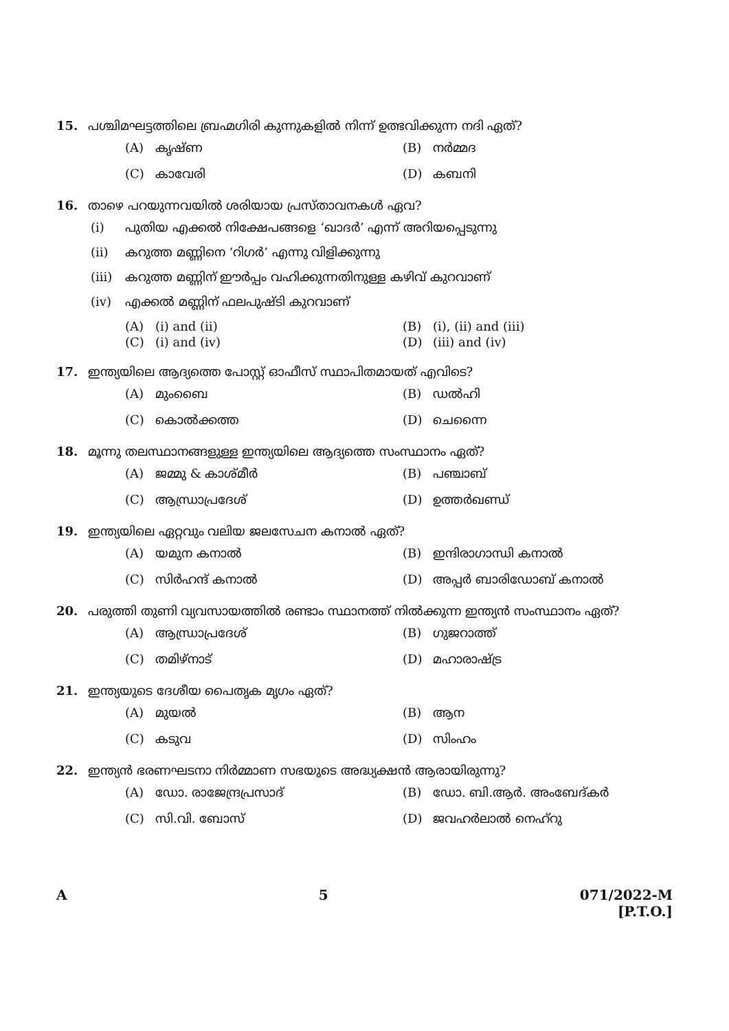15. പശ്ചിമഘട്ടത്തിലെ ബ്രഹ്മഗിരി കുന്നുകളിൽ നിന്ന് ഉത്ഭവിക്കുന്ന നദി ഏത്?
(A) കൃഷ്ണ (B) നർമ്മദ (C) കാവേരി (D) കബനി
16. താഴെ പറയുന്നവയിൽ ശരിയായ പ്രസ്താവനകൾ ഏവ?
(i) പുതിയ എക്കൽ നിക്ഷേപങ്ങളെ ‘ഖാദർ’ എന്ന് അറിയപ്പെടുന്നു
(ii) കറുത്ത മണ്ണിനെ ‘റിഗർ’ എന്നു വിളിക്കുന്നു
(iii) കറുത്ത മണ്ണിന് ഈർപ്പം വഹിക്കുന്നതിനുള്ള കഴിവ് കുറവാണ്
(iv) എക്കൽ മണ്ണിന് ഫലപുഷ്ടി കുറവാണ്
(A) (i) and (ii) (B) (i), (ii) and (iii) (C) (i) and (iv) (D) (iii) and (iv)
17. ഇന്ത്യയിലെ ആദ്യത്തെ പോസ്റ്റ് ഓഫീസ് സ്ഥാപിതമായത് എവിടെ?
(A) മുംബൈ (B) ഡൽഹി (C) കൊൽക്കത്ത (D) ചെന്നൈ
18. മൂന്നു തലസ്ഥാനങ്ങളുള്ള ഇന്ത്യയിലെ ആദ്യത്തെ സംസ്ഥാനം ഏത്?
(A) ജമ്മു & കാശ്മീർ (B) പഞ്ചാബ് (C) ആന്ധ്രാപ്രദേശ് (D) ഉത്തർഖണ്ഡ്
19. ഇന്ത്യയിലെ ഏറ്റവും വലിയ ജലസേചന കനാൽ ഏത്?
(A) യമുന കനാൽ (B) ഇന്ദിരാഗാന്ധി കനാൽ (C) സിർഹന്ദ് കനാൽ (D) അപ്പർ ബാരിഡോബ് കനാൽ
20. പരുത്തി തുണി വ്യവസായത്തിൽ രണ്ടാം സ്ഥാനത്ത് നിൽക്കുന്ന ഇന്ത്യൻ സംസ്ഥാനം ഏത്?
(A) ആന്ധ്രാപ്രദേശ് (B) ഗുജറാത്ത് (C) തമിഴ്നാട് (D) മഹാരാഷ്ട്ര
21. ഇന്ത്യയുടെ ദേശീയ പൈതൃക മൃഗം ഏത്?
(A) മുയൽ (B) ആന (C) കടുവ (D) സിംഹം
22. ഇന്ത്യൻ ഭരണഘടനാ നിർമ്മാണ സഭയുടെ അദ്ധ്യക്ഷൻ ആരായിരുന്നു?
(A) ഡോ. രാജേന്ദ്രപ്രസാദ് (B) ഡോ. ബി.ആർ. അംബേദ്കർ (C) സി.വി. ബോസ് (D) ജവഹർലാൽ നെഹ്റു
A 5 071/2022-M
[P.T.O.]